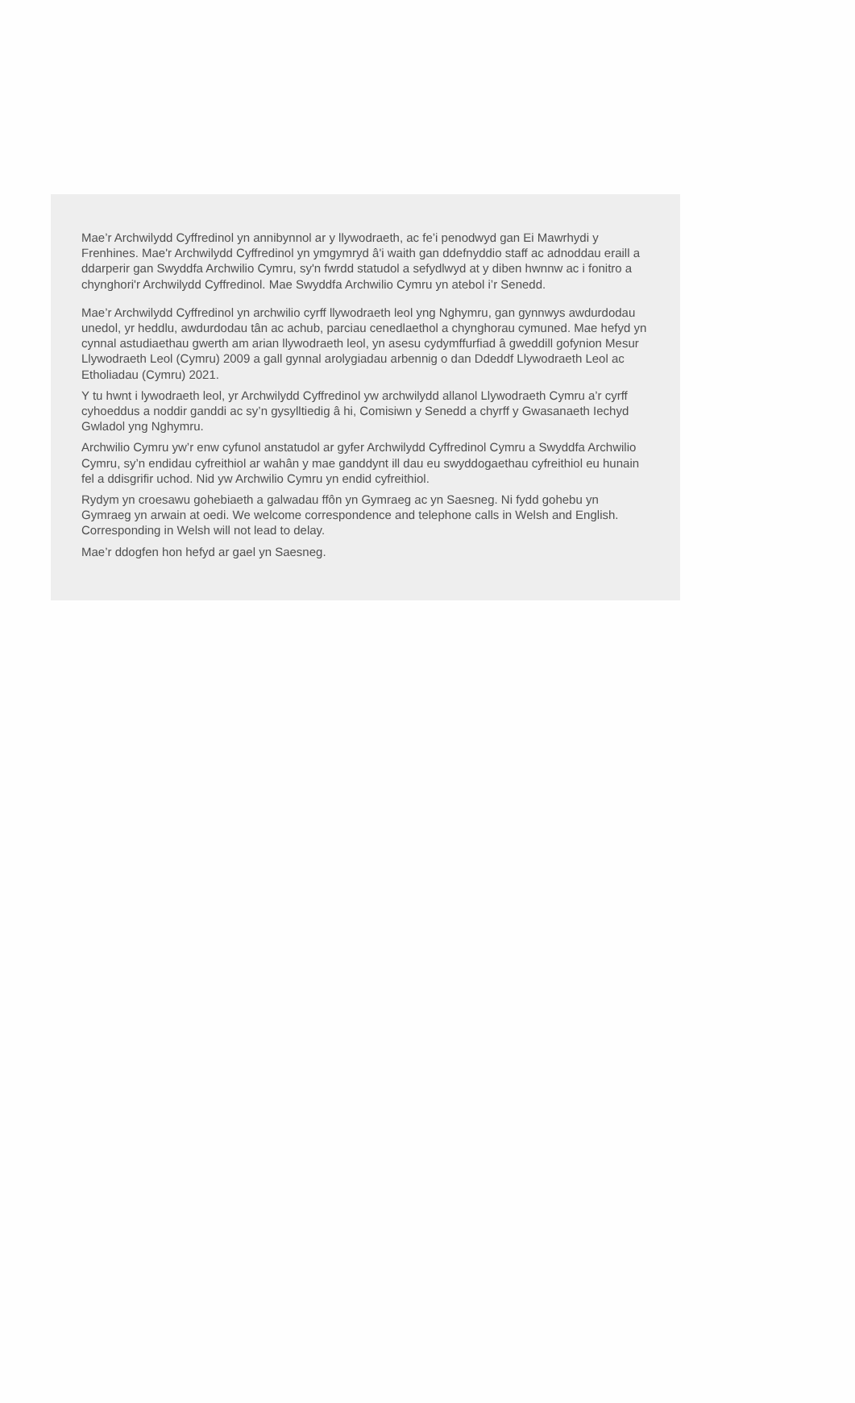Mae’r Archwilydd Cyffredinol yn annibynnol ar y llywodraeth, ac fe’i penodwyd gan Ei Mawrhydi y Frenhines. Mae'r Archwilydd Cyffredinol yn ymgymryd â'i waith gan ddefnyddio staff ac adnoddau eraill a ddarperir gan Swyddfa Archwilio Cymru, sy'n fwrdd statudol a sefydlwyd at y diben hwnnw ac i fonitro a chynghori'r Archwilydd Cyffredinol. Mae Swyddfa Archwilio Cymru yn atebol i’r Senedd.
Mae’r Archwilydd Cyffredinol yn archwilio cyrff llywodraeth leol yng Nghymru, gan gynnwys awdurdodau unedol, yr heddlu, awdurdodau tân ac achub, parciau cenedlaethol a chynghorau cymuned. Mae hefyd yn cynnal astudiaethau gwerth am arian llywodraeth leol, yn asesu cydymffurfiad â gweddill gofynion Mesur Llywodraeth Leol (Cymru) 2009 a gall gynnal arolygiadau arbennig o dan Ddeddf Llywodraeth Leol ac Etholiadau (Cymru) 2021.
Y tu hwnt i lywodraeth leol, yr Archwilydd Cyffredinol yw archwilydd allanol Llywodraeth Cymru a’r cyrff cyhoeddus a noddir ganddi ac sy’n gysylltiedig â hi, Comisiwn y Senedd a chyrff y Gwasanaeth Iechyd Gwladol yng Nghymru.
Archwilio Cymru yw’r enw cyfunol anstatudol ar gyfer Archwilydd Cyffredinol Cymru a Swyddfa Archwilio Cymru, sy’n endidau cyfreithiol ar wahân y mae ganddynt ill dau eu swyddogaethau cyfreithiol eu hunain fel a ddisgrifir uchod. Nid yw Archwilio Cymru yn endid cyfreithiol.
Rydym yn croesawu gohebiaeth a galwadau ffôn yn Gymraeg ac yn Saesneg. Ni fydd gohebu yn Gymraeg yn arwain at oedi. We welcome correspondence and telephone calls in Welsh and English. Corresponding in Welsh will not lead to delay.
Mae’r ddogfen hon hefyd ar gael yn Saesneg.